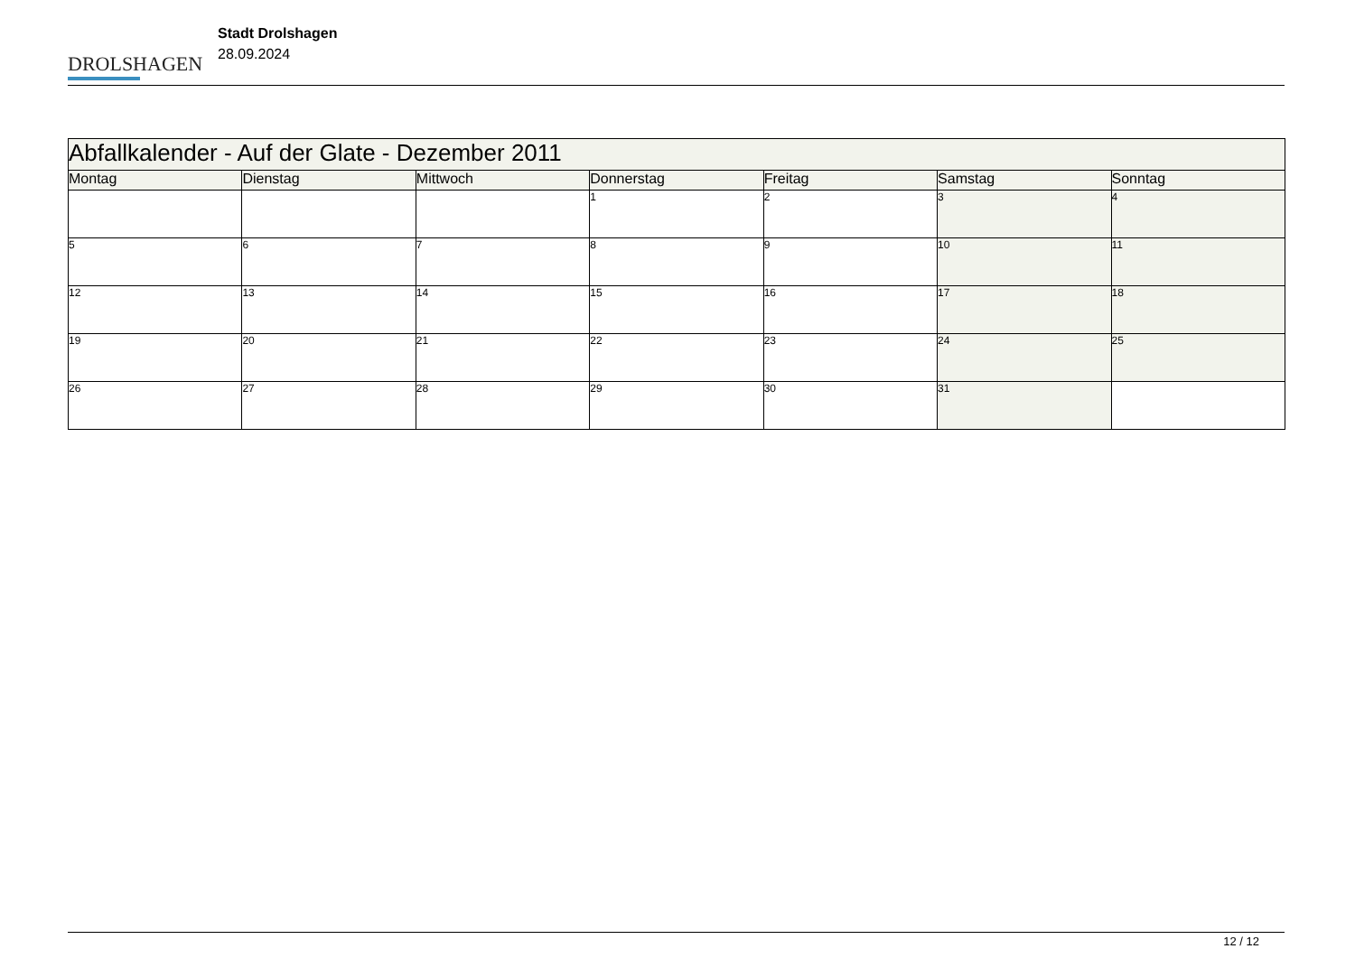DROLSHAGEN
Stadt Drolshagen
28.09.2024
| Abfallkalender - Auf der Glate - Dezember 2011 | | | | | | |
| --- | --- | --- | --- | --- | --- | --- |
| Montag | Dienstag | Mittwoch | Donnerstag | Freitag | Samstag | Sonntag |
| | | | 1 | 2 | 3 | 4 |
| 5 | 6 | 7 | 8 | 9 | 10 | 11 |
| 12 | 13 | 14 | 15 | 16 | 17 | 18 |
| 19 | 20 | 21 | 22 | 23 | 24 | 25 |
| 26 | 27 | 28 | 29 | 30 | 31 | |
12 / 12